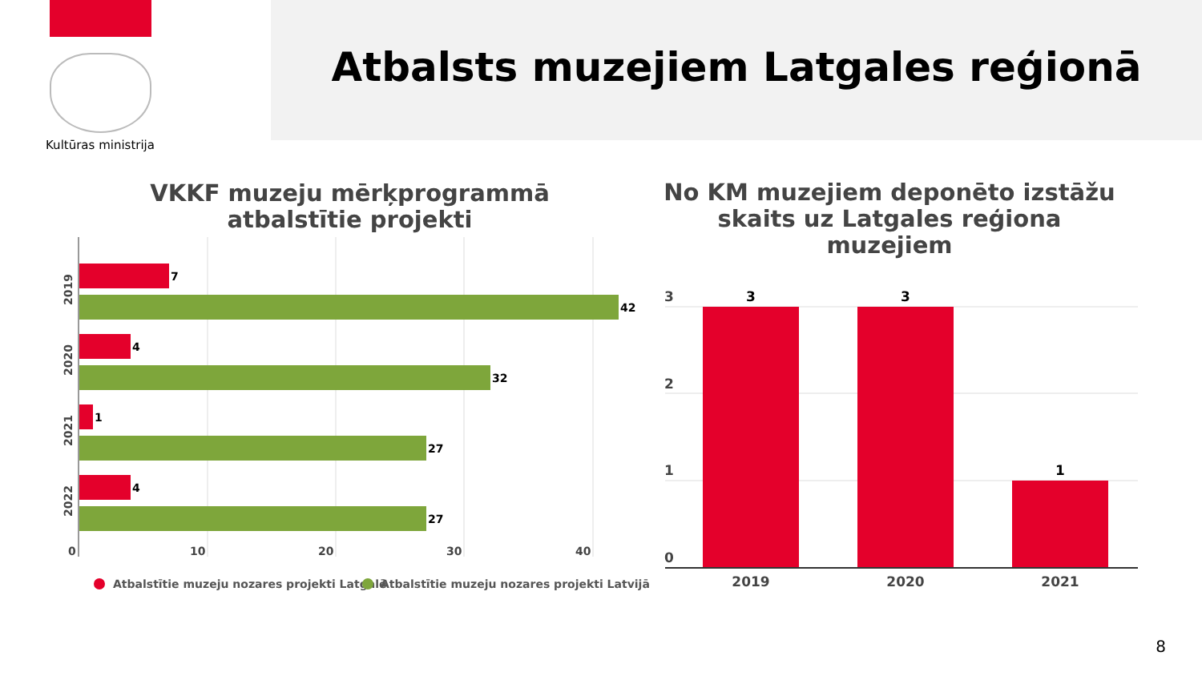Kultūras ministrija
Atbalsts muzejiem Latgales reģionā
VKKF muzeju mērķprogrammā atbalstītie projekti
No KM muzejiem deponēto izstāžu skaits uz Latgales reģiona muzejiem
7
42
4
32
1
27
4
27
0
10
20
30
40
2019
2020
2021
2022
Atbalstītie muzeju nozares projekti Latgalē
Atbalstītie muzeju nozares projekti Latvijā
3
3
1
3
2
1
0
2019
2020
2021
8